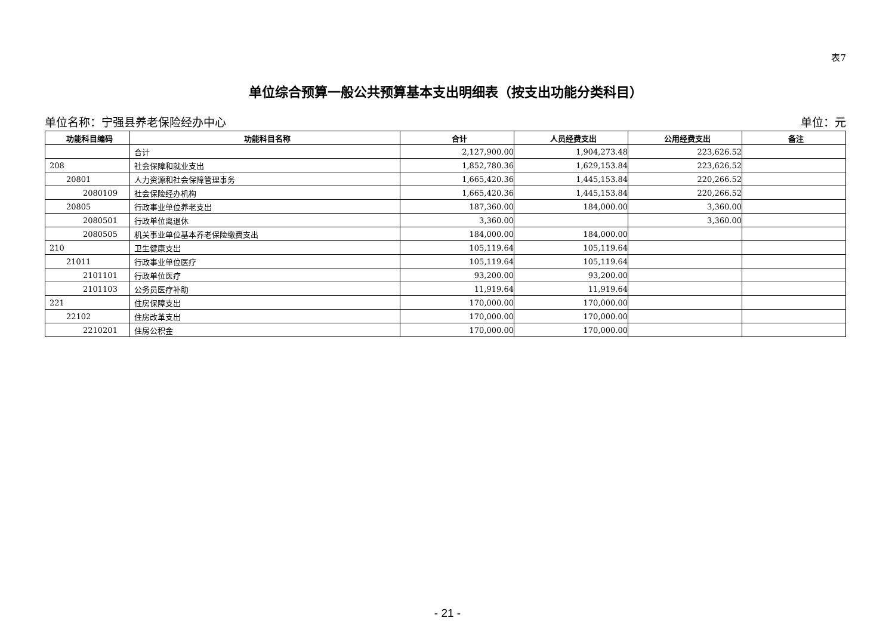表7
单位综合预算一般公共预算基本支出明细表（按支出功能分类科目）
单位名称：宁强县养老保险经办中心 单位：元
| 功能科目编码 | 功能科目名称 | 合计 | 人员经费支出 | 公用经费支出 | 备注 |
| --- | --- | --- | --- | --- | --- |
| | 合计 | 2,127,900.00 | 1,904,273.48 | 223,626.52 | |
| 208 | 社会保障和就业支出 | 1,852,780.36 | 1,629,153.84 | 223,626.52 | |
| 20801 | 人力资源和社会保障管理事务 | 1,665,420.36 | 1,445,153.84 | 220,266.52 | |
| 2080109 | 社会保险经办机构 | 1,665,420.36 | 1,445,153.84 | 220,266.52 | |
| 20805 | 行政事业单位养老支出 | 187,360.00 | 184,000.00 | 3,360.00 | |
| 2080501 | 行政单位离退休 | 3,360.00 | | 3,360.00 | |
| 2080505 | 机关事业单位基本养老保险缴费支出 | 184,000.00 | 184,000.00 | | |
| 210 | 卫生健康支出 | 105,119.64 | 105,119.64 | | |
| 21011 | 行政事业单位医疗 | 105,119.64 | 105,119.64 | | |
| 2101101 | 行政单位医疗 | 93,200.00 | 93,200.00 | | |
| 2101103 | 公务员医疗补助 | 11,919.64 | 11,919.64 | | |
| 221 | 住房保障支出 | 170,000.00 | 170,000.00 | | |
| 22102 | 住房改革支出 | 170,000.00 | 170,000.00 | | |
| 2210201 | 住房公积金 | 170,000.00 | 170,000.00 | | |
- 21 -